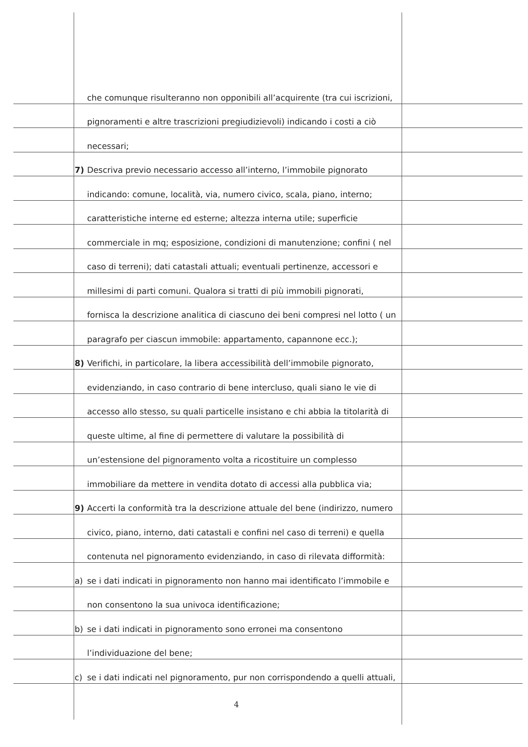che comunque risulteranno non opponibili all’acquirente (tra cui iscrizioni,
pignoramenti e altre trascrizioni pregiudizievoli) indicando i costi a ciò
necessari;
7) Descriva previo necessario accesso all’interno, l’immobile pignorato
indicando: comune, località, via, numero civico, scala, piano, interno;
caratteristiche interne ed esterne; altezza interna utile; superficie
commerciale in mq; esposizione, condizioni di manutenzione; confini ( nel
caso di terreni); dati catastali attuali; eventuali pertinenze, accessori e
millesimi di parti comuni. Qualora si tratti di più immobili pignorati,
fornisca la descrizione analitica di ciascuno dei beni compresi nel lotto ( un
paragrafo per ciascun immobile: appartamento, capannone ecc.);
8) Verifichi, in particolare, la libera accessibilità dell’immobile pignorato,
evidenziando, in caso contrario di bene intercluso, quali siano le vie di
accesso allo stesso, su quali particelle insistano e chi abbia la titolarità di
queste ultime, al fine di permettere di valutare la possibilità di
un’estensione del pignoramento volta a ricostituire un complesso
immobiliare da mettere in vendita dotato di accessi alla pubblica via;
9) Accerti la conformità tra la descrizione attuale del bene (indirizzo, numero
civico, piano, interno, dati catastali e confini nel caso di terreni) e quella
contenuta nel pignoramento evidenziando, in caso di rilevata difformità:
a) se i dati indicati in pignoramento non hanno mai identificato l’immobile e
non consentono la sua univoca identificazione;
b) se i dati indicati in pignoramento sono erronei ma consentono
l’individuazione del bene;
c) se i dati indicati nel pignoramento, pur non corrispondendo a quelli attuali,
4